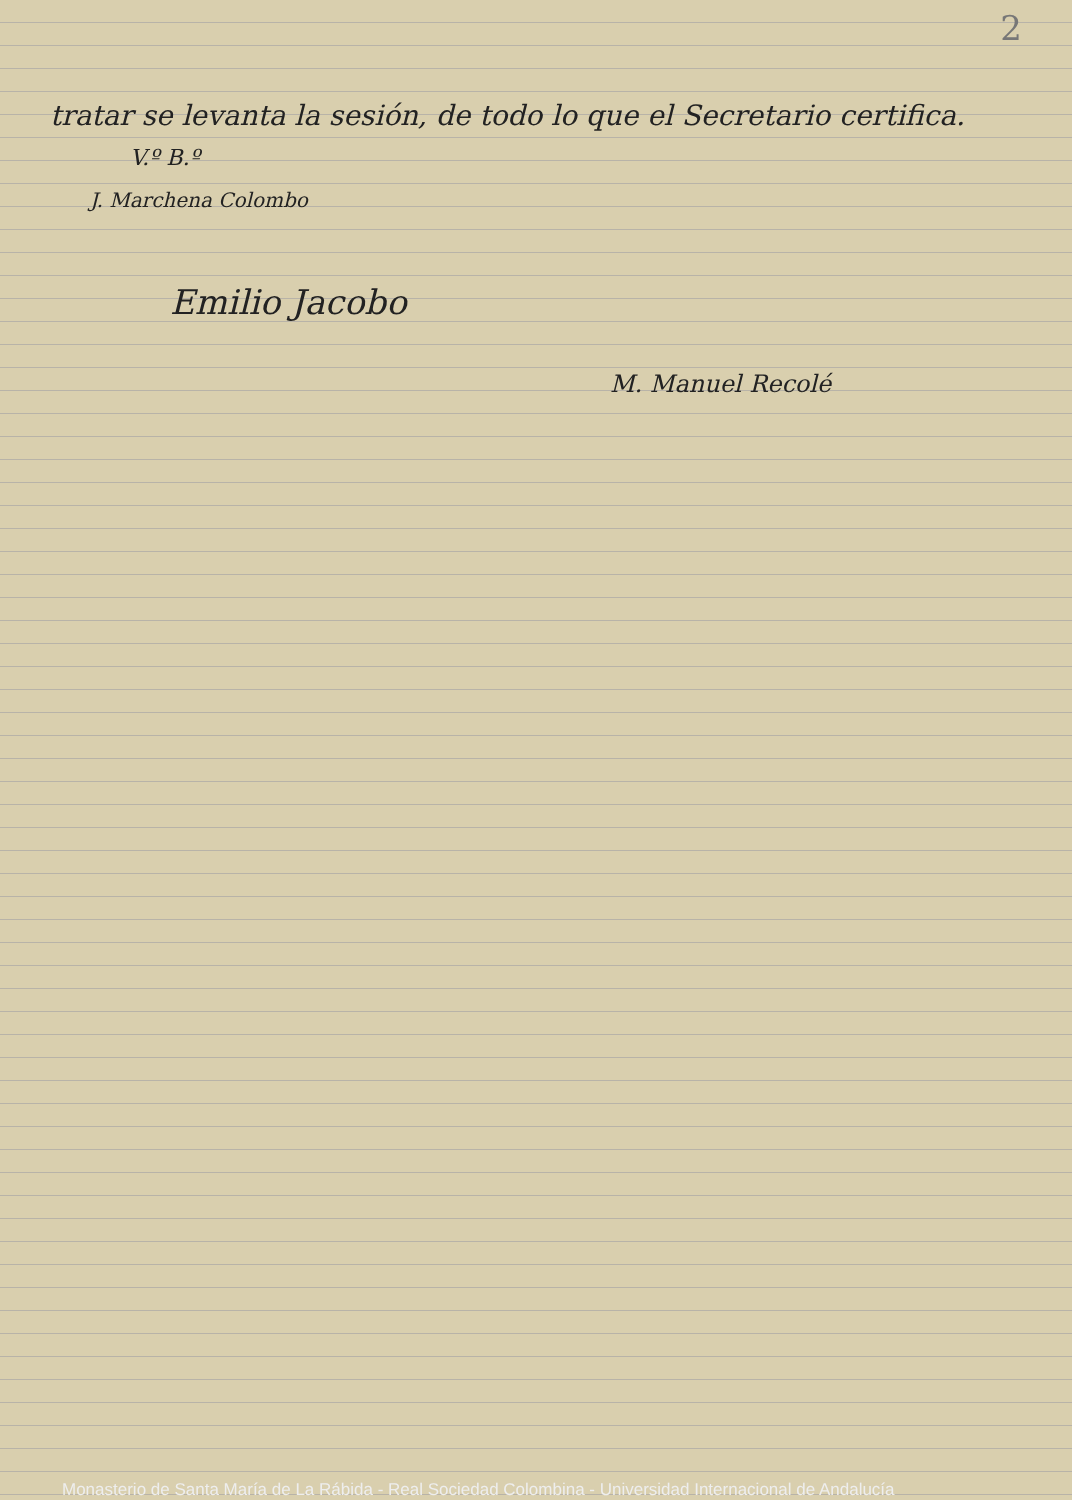2
tratar se levanta la sesión, de todo lo que el Secretario certifica.
V.º B.º
J. Marchena Colombo
Emilio Jacobo
M. Manuel Recolé
Monasterio de Santa María de La Rábida - Real Sociedad Colombina - Universidad Internacional de Andalucía